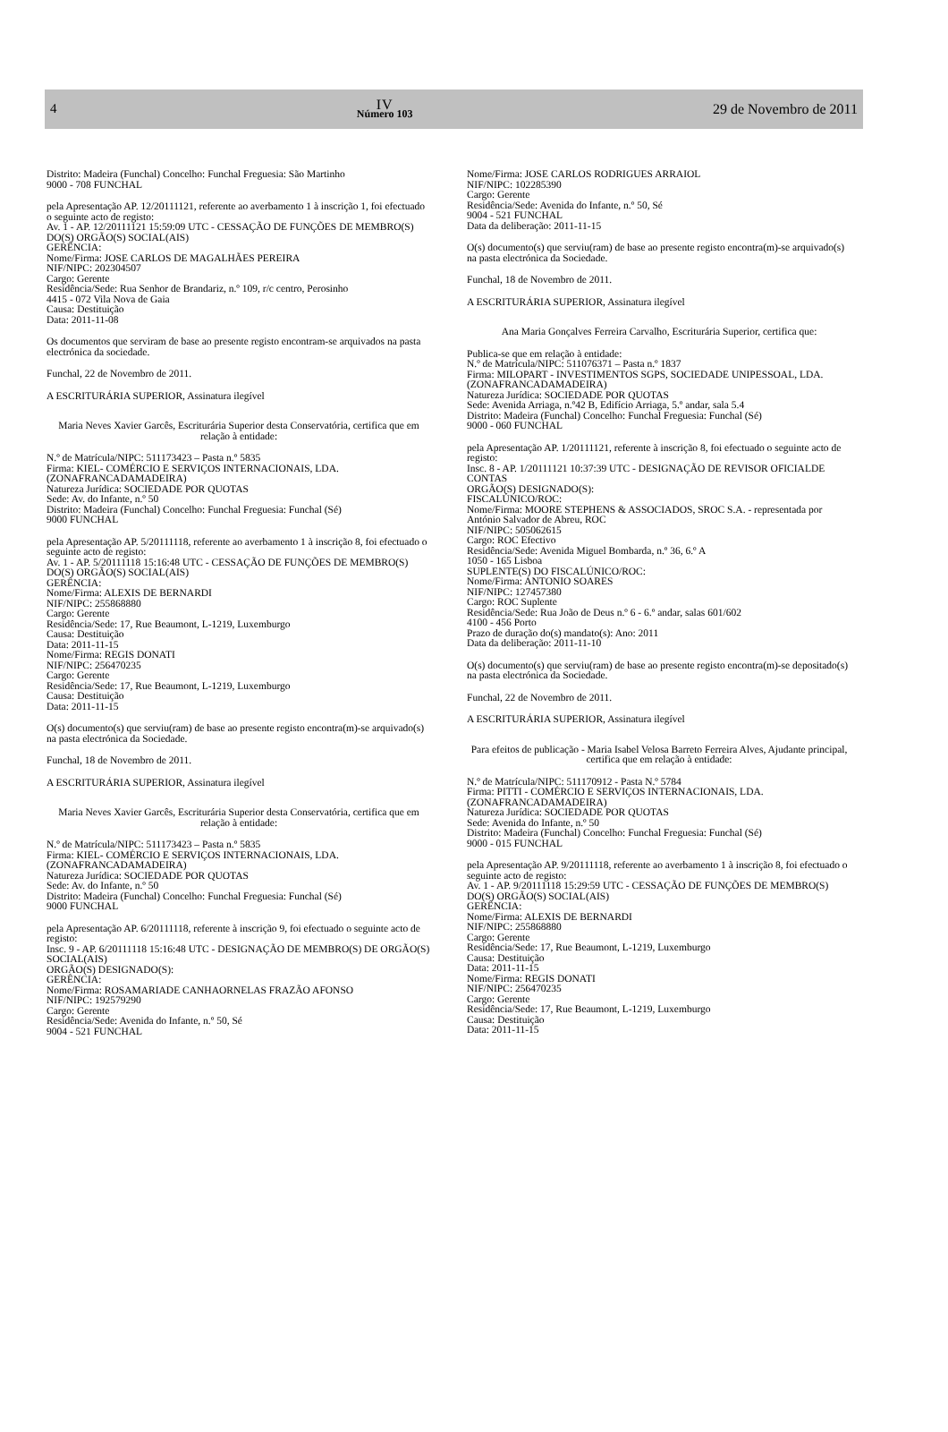4
IV
Número 103
29 de Novembro de 2011
Distrito: Madeira (Funchal) Concelho: Funchal Freguesia: São Martinho
9000 - 708 FUNCHAL
pela Apresentação AP. 12/20111121, referente ao averbamento 1 à inscrição 1, foi efectuado o seguinte acto de registo:
Av. 1 - AP. 12/20111121 15:59:09 UTC - CESSAÇÃO DE FUNÇÕES DE MEMBRO(S) DO(S) ORGÃO(S) SOCIAL(AIS)
GERÊNCIA:
Nome/Firma: JOSE CARLOS DE MAGALHÃES PEREIRA
NIF/NIPC: 202304507
Cargo: Gerente
Residência/Sede: Rua Senhor de Brandariz, n.º 109, r/c centro, Perosinho
4415 - 072 Vila Nova de Gaia
Causa: Destituição
Data: 2011-11-08
Os documentos que serviram de base ao presente registo encontram-se arquivados na pasta electrónica da sociedade.
Funchal, 22 de Novembro de 2011.
A ESCRITURÁRIA SUPERIOR, Assinatura ilegível
Maria Neves Xavier Garcês, Escriturária Superior desta Conservatória, certifica que em relação à entidade:
N.º de Matrícula/NIPC: 511173423 – Pasta n.º 5835
Firma: KIEL- COMÉRCIO E SERVIÇOS INTERNACIONAIS, LDA. (ZONAFRANCADAMADEIRA)
Natureza Jurídica: SOCIEDADE POR QUOTAS
Sede: Av. do Infante, n.º 50
Distrito: Madeira (Funchal) Concelho: Funchal Freguesia: Funchal (Sé)
9000 FUNCHAL
pela Apresentação AP. 5/20111118, referente ao averbamento 1 à inscrição 8, foi efectuado o seguinte acto de registo:
Av. 1 - AP. 5/20111118 15:16:48 UTC - CESSAÇÃO DE FUNÇÕES DE MEMBRO(S) DO(S) ORGÃO(S) SOCIAL(AIS)
GERÊNCIA:
Nome/Firma: ALEXIS DE BERNARDI
NIF/NIPC: 255868880
Cargo: Gerente
Residência/Sede: 17, Rue Beaumont, L-1219, Luxemburgo
Causa: Destituição
Data: 2011-11-15
Nome/Firma: REGIS DONATI
NIF/NIPC: 256470235
Cargo: Gerente
Residência/Sede: 17, Rue Beaumont, L-1219, Luxemburgo
Causa: Destituição
Data: 2011-11-15
O(s) documento(s) que serviu(ram) de base ao presente registo encontra(m)-se arquivado(s) na pasta electrónica da Sociedade.
Funchal, 18 de Novembro de 2011.
A ESCRITURÁRIA SUPERIOR, Assinatura ilegível
Maria Neves Xavier Garcês, Escriturária Superior desta Conservatória, certifica que em relação à entidade:
N.º de Matrícula/NIPC: 511173423 – Pasta n.º 5835
Firma: KIEL- COMÉRCIO E SERVIÇOS INTERNACIONAIS, LDA. (ZONAFRANCADAMADEIRA)
Natureza Jurídica: SOCIEDADE POR QUOTAS
Sede: Av. do Infante, n.º 50
Distrito: Madeira (Funchal) Concelho: Funchal Freguesia: Funchal (Sé)
9000 FUNCHAL
pela Apresentação AP. 6/20111118, referente à inscrição 9, foi efectuado o seguinte acto de registo:
Insc. 9 - AP. 6/20111118 15:16:48 UTC - DESIGNAÇÃO DE MEMBRO(S) DE ORGÃO(S) SOCIAL(AIS)
ORGÃO(S) DESIGNADO(S):
GERÊNCIA:
Nome/Firma: ROSAMARIADE CANHAORNELAS FRAZÃO AFONSO
NIF/NIPC: 192579290
Cargo: Gerente
Residência/Sede: Avenida do Infante, n.º 50, Sé
9004 - 521 FUNCHAL
Nome/Firma: JOSE CARLOS RODRIGUES ARRAIOL
NIF/NIPC: 102285390
Cargo: Gerente
Residência/Sede: Avenida do Infante, n.º 50, Sé
9004 - 521 FUNCHAL
Data da deliberação: 2011-11-15
O(s) documento(s) que serviu(ram) de base ao presente registo encontra(m)-se arquivado(s) na pasta electrónica da Sociedade.
Funchal, 18 de Novembro de 2011.
A ESCRITURÁRIA SUPERIOR, Assinatura ilegível
Ana Maria Gonçalves Ferreira Carvalho, Escriturária Superior, certifica que:
Publica-se que em relação à entidade:
N.º de Matrícula/NIPC: 511076371 – Pasta n.º 1837
Firma: MILOPART - INVESTIMENTOS SGPS, SOCIEDADE UNIPESSOAL, LDA. (ZONAFRANCADAMADEIRA)
Natureza Jurídica: SOCIEDADE POR QUOTAS
Sede: Avenida Arriaga, n.º42 B, Edifício Arriaga, 5.º andar, sala 5.4
Distrito: Madeira (Funchal) Concelho: Funchal Freguesia: Funchal (Sé)
9000 - 060 FUNCHAL
pela Apresentação AP. 1/20111121, referente à inscrição 8, foi efectuado o seguinte acto de registo:
Insc. 8 - AP. 1/20111121 10:37:39 UTC - DESIGNAÇÃO DE REVISOR OFICIALDE CONTAS
ORGÃO(S) DESIGNADO(S):
FISCALÚNICO/ROC:
Nome/Firma: MOORE STEPHENS & ASSOCIADOS, SROC S.A. - representada por António Salvador de Abreu, ROC
NIF/NIPC: 505062615
Cargo: ROC Efectivo
Residência/Sede: Avenida Miguel Bombarda, n.º 36, 6.º A
1050 - 165 Lisboa
SUPLENTE(S) DO FISCALÚNICO/ROC:
Nome/Firma: ANTONIO SOARES
NIF/NIPC: 127457380
Cargo: ROC Suplente
Residência/Sede: Rua João de Deus n.º 6 - 6.º andar, salas 601/602
4100 - 456 Porto
Prazo de duração do(s) mandato(s): Ano: 2011
Data da deliberação: 2011-11-10
O(s) documento(s) que serviu(ram) de base ao presente registo encontra(m)-se depositado(s) na pasta electrónica da Sociedade.
Funchal, 22 de Novembro de 2011.
A ESCRITURÁRIA SUPERIOR, Assinatura ilegível
Para efeitos de publicação - Maria Isabel Velosa Barreto Ferreira Alves, Ajudante principal, certifica que em relação à entidade:
N.º de Matrícula/NIPC: 511170912 - Pasta N.º 5784
Firma: PITTI - COMÉRCIO E SERVIÇOS INTERNACIONAIS, LDA. (ZONAFRANCADAMADEIRA)
Natureza Jurídica: SOCIEDADE POR QUOTAS
Sede: Avenida do Infante, n.º 50
Distrito: Madeira (Funchal) Concelho: Funchal Freguesia: Funchal (Sé)
9000 - 015 FUNCHAL
pela Apresentação AP. 9/20111118, referente ao averbamento 1 à inscrição 8, foi efectuado o seguinte acto de registo:
Av. 1 - AP. 9/20111118 15:29:59 UTC - CESSAÇÃO DE FUNÇÕES DE MEMBRO(S) DO(S) ORGÃO(S) SOCIAL(AIS)
GERÊNCIA:
Nome/Firma: ALEXIS DE BERNARDI
NIF/NIPC: 255868880
Cargo: Gerente
Residência/Sede: 17, Rue Beaumont, L-1219, Luxemburgo
Causa: Destituição
Data: 2011-11-15
Nome/Firma: REGIS DONATI
NIF/NIPC: 256470235
Cargo: Gerente
Residência/Sede: 17, Rue Beaumont, L-1219, Luxemburgo
Causa: Destituição
Data: 2011-11-15